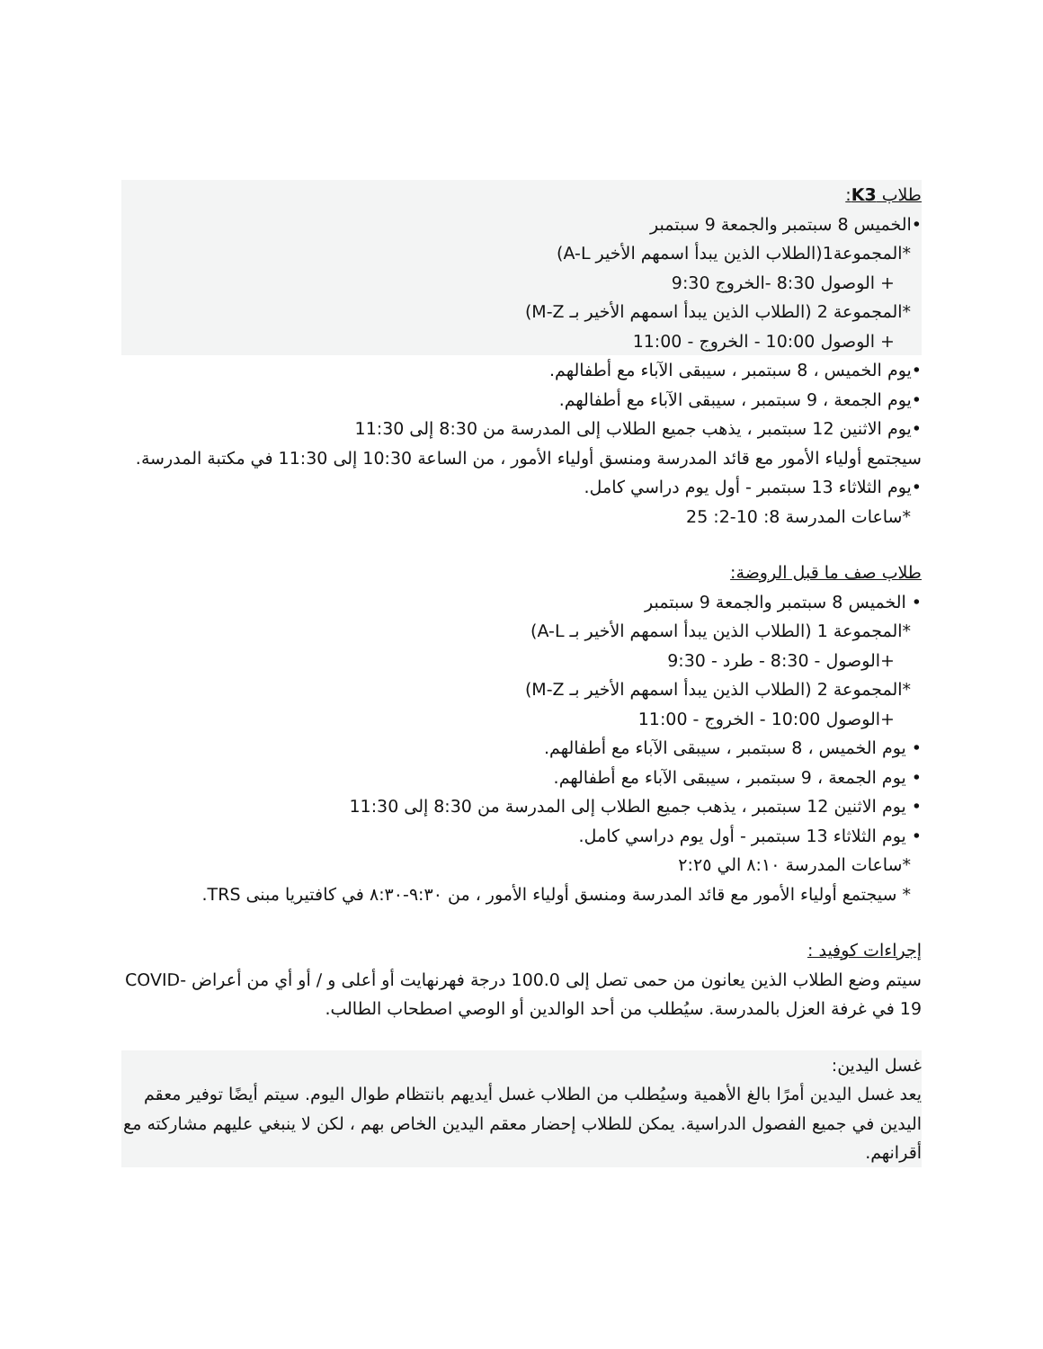طلاب K3:
•الخميس 8 سبتمبر والجمعة 9 سبتمبر
*المجموعة1(الطلاب الذين يبدأ اسمهم الأخير A-L)
+ الوصول 8:30 -الخروج 9:30
*المجموعة 2 (الطلاب الذين يبدأ اسمهم الأخير بـ M-Z)
+ الوصول 10:00 - الخروج - 11:00
•يوم الخميس ، 8 سبتمبر ، سيبقى الآباء مع أطفالهم.
•يوم الجمعة ، 9 سبتمبر ، سيبقى الآباء مع أطفالهم.
•يوم الاثنين 12 سبتمبر ، يذهب جميع الطلاب إلى المدرسة من 8:30 إلى 11:30
سيجتمع أولياء الأمور مع قائد المدرسة ومنسق أولياء الأمور ، من الساعة 10:30 إلى 11:30 في مكتبة المدرسة.
•يوم الثلاثاء 13 سبتمبر - أول يوم دراسي كامل.
*ساعات المدرسة 8: 10-2: 25
طلاب صف ما قبل الروضة:
• الخميس 8 سبتمبر والجمعة 9 سبتمبر
*المجموعة 1 (الطلاب الذين يبدأ اسمهم الأخير بـ A-L)
+الوصول - 8:30 - طرد - 9:30
*المجموعة 2 (الطلاب الذين يبدأ اسمهم الأخير بـ M-Z)
+الوصول 10:00 - الخروج - 11:00
• يوم الخميس ، 8 سبتمبر ، سيبقى الآباء مع أطفالهم.
• يوم الجمعة ، 9 سبتمبر ، سيبقى الآباء مع أطفالهم.
• يوم الاثنين 12 سبتمبر ، يذهب جميع الطلاب إلى المدرسة من 8:30 إلى 11:30
• يوم الثلاثاء 13 سبتمبر - أول يوم دراسي كامل.
*ساعات المدرسة ٨:١٠ الي ٢:٢٥
* سيجتمع أولياء الأمور مع قائد المدرسة ومنسق أولياء الأمور ، من ٩:٣٠-٨:٣٠ في كافتيريا مبنى TRS.
إجراءات كوفيد :
سيتم وضع الطلاب الذين يعانون من حمى تصل إلى 100.0 درجة فهرنهايت أو أعلى و / أو أي من أعراض COVID-19 في غرفة العزل بالمدرسة. سيُطلب من أحد الوالدين أو الوصي اصطحاب الطالب.
غسل اليدين:
يعد غسل اليدين أمرًا بالغ الأهمية وسيُطلب من الطلاب غسل أيديهم بانتظام طوال اليوم. سيتم أيضًا توفير معقم اليدين في جميع الفصول الدراسية. يمكن للطلاب إحضار معقم اليدين الخاص بهم ، لكن لا ينبغي عليهم مشاركته مع أقرانهم.